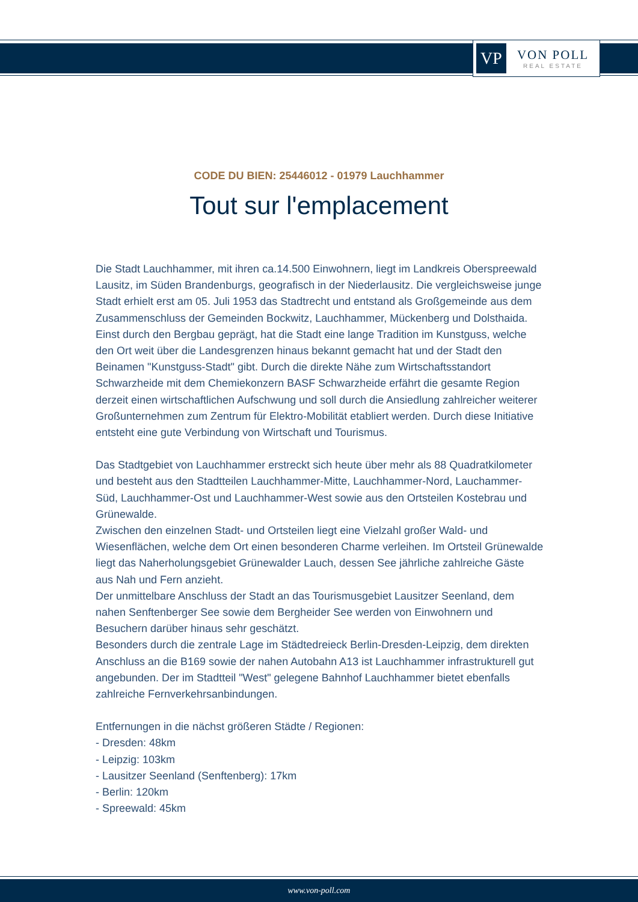VP
VON POLL
REAL ESTATE
CODE DU BIEN: 25446012 - 01979 Lauchhammer
Tout sur l'emplacement
Die Stadt Lauchhammer, mit ihren ca.14.500 Einwohnern, liegt im Landkreis Oberspreewald Lausitz, im Süden Brandenburgs, geografisch in der Niederlausitz. Die vergleichsweise junge Stadt erhielt erst am 05. Juli 1953 das Stadtrecht und entstand als Großgemeinde aus dem Zusammenschluss der Gemeinden Bockwitz, Lauchhammer, Mückenberg und Dolsthaida.
Einst durch den Bergbau geprägt, hat die Stadt eine lange Tradition im Kunstguss, welche den Ort weit über die Landesgrenzen hinaus bekannt gemacht hat und der Stadt den Beinamen "Kunstguss-Stadt" gibt. Durch die direkte Nähe zum Wirtschaftsstandort Schwarzheide mit dem Chemiekonzern BASF Schwarzheide erfährt die gesamte Region derzeit einen wirtschaftlichen Aufschwung und soll durch die Ansiedlung zahlreicher weiterer Großunternehmen zum Zentrum für Elektro-Mobilität etabliert werden. Durch diese Initiative entsteht eine gute Verbindung von Wirtschaft und Tourismus.
Das Stadtgebiet von Lauchhammer erstreckt sich heute über mehr als 88 Quadratkilometer und besteht aus den Stadtteilen Lauchhammer-Mitte, Lauchhammer-Nord, Lauchammer-Süd, Lauchhammer-Ost und Lauchhammer-West sowie aus den Ortsteilen Kostebrau und Grünewalde.
Zwischen den einzelnen Stadt- und Ortsteilen liegt eine Vielzahl großer Wald- und Wiesenflächen, welche dem Ort einen besonderen Charme verleihen. Im Ortsteil Grünewalde liegt das Naherholungsgebiet Grünewalder Lauch, dessen See jährliche zahlreiche Gäste aus Nah und Fern anzieht.
Der unmittelbare Anschluss der Stadt an das Tourismusgebiet Lausitzer Seenland, dem nahen Senftenberger See sowie dem Bergheider See werden von Einwohnern und Besuchern darüber hinaus sehr geschätzt.
Besonders durch die zentrale Lage im Städtedreieck Berlin-Dresden-Leipzig, dem direkten Anschluss an die B169 sowie der nahen Autobahn A13 ist Lauchhammer infrastrukturell gut angebunden. Der im Stadtteil "West" gelegene Bahnhof Lauchhammer bietet ebenfalls zahlreiche Fernverkehrsanbindungen.
Entfernungen in die nächst größeren Städte / Regionen:
- Dresden: 48km
- Leipzig: 103km
- Lausitzer Seenland (Senftenberg): 17km
- Berlin: 120km
- Spreewald: 45km
www.von-poll.com